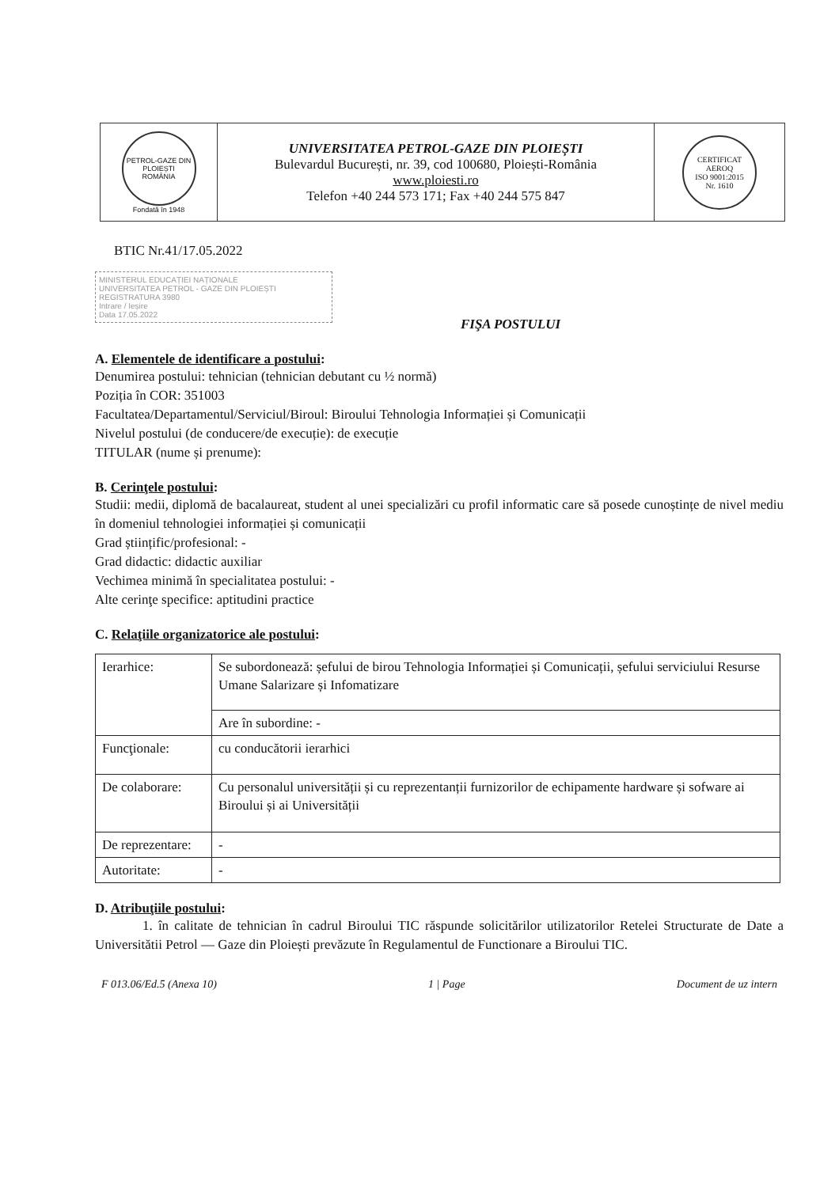| PETROL-GAZE DIN PLOIEȘTI ROMÂNIA Fondată în 1948 | UNIVERSITATEA PETROL-GAZE DIN PLOIEȘTI Bulevardul București, nr. 39, cod 100680, Ploiești-România www.ploiesti.ro Telefon +40 244 573 171; Fax +40 244 575 847 | CERTIFICAT AEROQ ISO 9001:2015 Nr. 1610 |
BTIC Nr.41/17.05.2022
MINISTERUL EDUCAȚIEI NAȚIONALE
UNIVERSITATEA PETROL - GAZE DIN PLOIEȘTI
REGISTRATURA 3980
Intrare / Ieșire
Data 17.05.2022
FIŞA POSTULUI
A. Elementele de identificare a postului:
Denumirea postului: tehnician (tehnician debutant cu ½ normă)
Poziția în COR: 351003
Facultatea/Departamentul/Serviciul/Biroul: Biroului Tehnologia Informației și Comunicații
Nivelul postului (de conducere/de execuție): de execuție
TITULAR (nume și prenume):
B. Cerinţele postului:
Studii: medii, diplomă de bacalaureat, student al unei specializări cu profil informatic care să posede cunoștințe de nivel mediu în domeniul tehnologiei informației și comunicații
Grad științific/profesional: -
Grad didactic: didactic auxiliar
Vechimea minimă în specialitatea postului: -
Alte cerinţe specifice: aptitudini practice
C. Relaţiile organizatorice ale postului:
| Ierarhice: | Se subordonează: șefului de birou Tehnologia Informației și Comunicații, șefului serviciului Resurse Umane Salarizare și Infomatizare |
| | Are în subordine: - |
| Funcţionale: | cu conducătorii ierarhici |
| De colaborare: | Cu personalul universității și cu reprezentanții furnizorilor de echipamente hardware și sofware ai Biroului și ai Universității |
| De reprezentare: | - |
| Autoritate: | - |
D. Atribuţiile postului:
1. în calitate de tehnician în cadrul Biroului TIC răspunde solicitărilor utilizatorilor Retelei Structurate de Date a Universitătii Petrol — Gaze din Ploiești prevăzute în Regulamentul de Functionare a Biroului TIC.
F 013.06/Ed.5 (Anexa 10) 1 | Page Document de uz intern